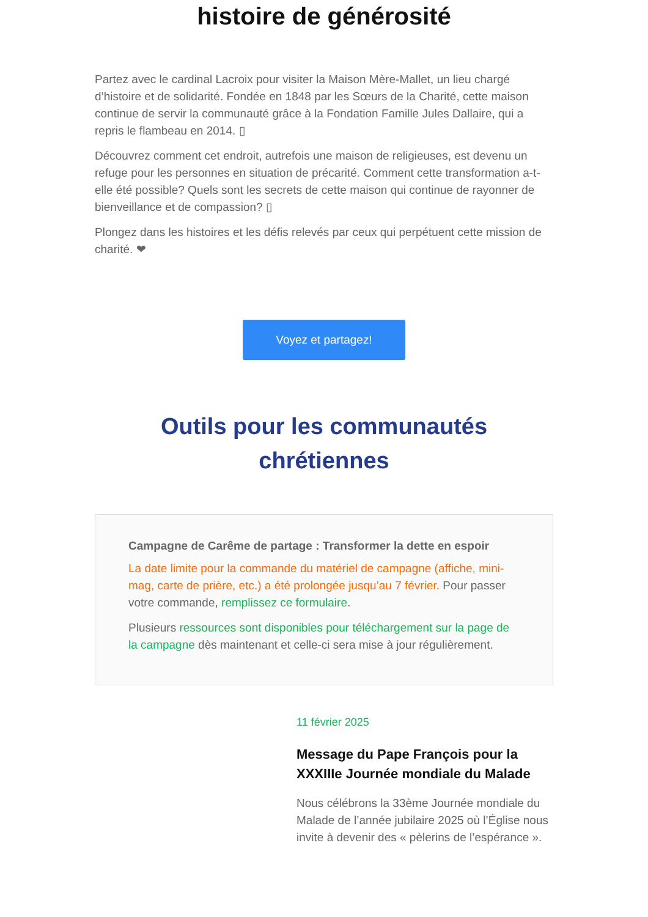histoire de générosité
Partez avec le cardinal Lacroix pour visiter la Maison Mère-Mallet, un lieu chargé d’histoire et de solidarité. Fondée en 1848 par les Sœurs de la Charité, cette maison continue de servir la communauté grâce à la Fondation Famille Jules Dallaire, qui a repris le flambeau en 2014. ▯
Découvrez comment cet endroit, autrefois une maison de religieuses, est devenu un refuge pour les personnes en situation de précarité. Comment cette transformation a-t-elle été possible? Quels sont les secrets de cette maison qui continue de rayonner de bienveillance et de compassion? ▯
Plongez dans les histoires et les défis relevés par ceux qui perpétuent cette mission de charité. ❤
Voyez et partagez!
Outils pour les communautés chrétiennes
Campagne de Carême de partage : Transformer la dette en espoir
La date limite pour la commande du matériel de campagne (affiche, mini-mag, carte de prière, etc.) a été prolongée jusqu’au 7 février. Pour passer votre commande, remplissez ce formulaire.
Plusieurs ressources sont disponibles pour téléchargement sur la page de la campagne dès maintenant et celle-ci sera mise à jour régulièrement.
11 février 2025
Message du Pape François pour la XXXIIIe Journée mondiale du Malade
Nous célébrons la 33ème Journée mondiale du Malade de l’année jubilaire 2025 où l’Église nous invite à devenir des « pèlerins de l’espérance ».